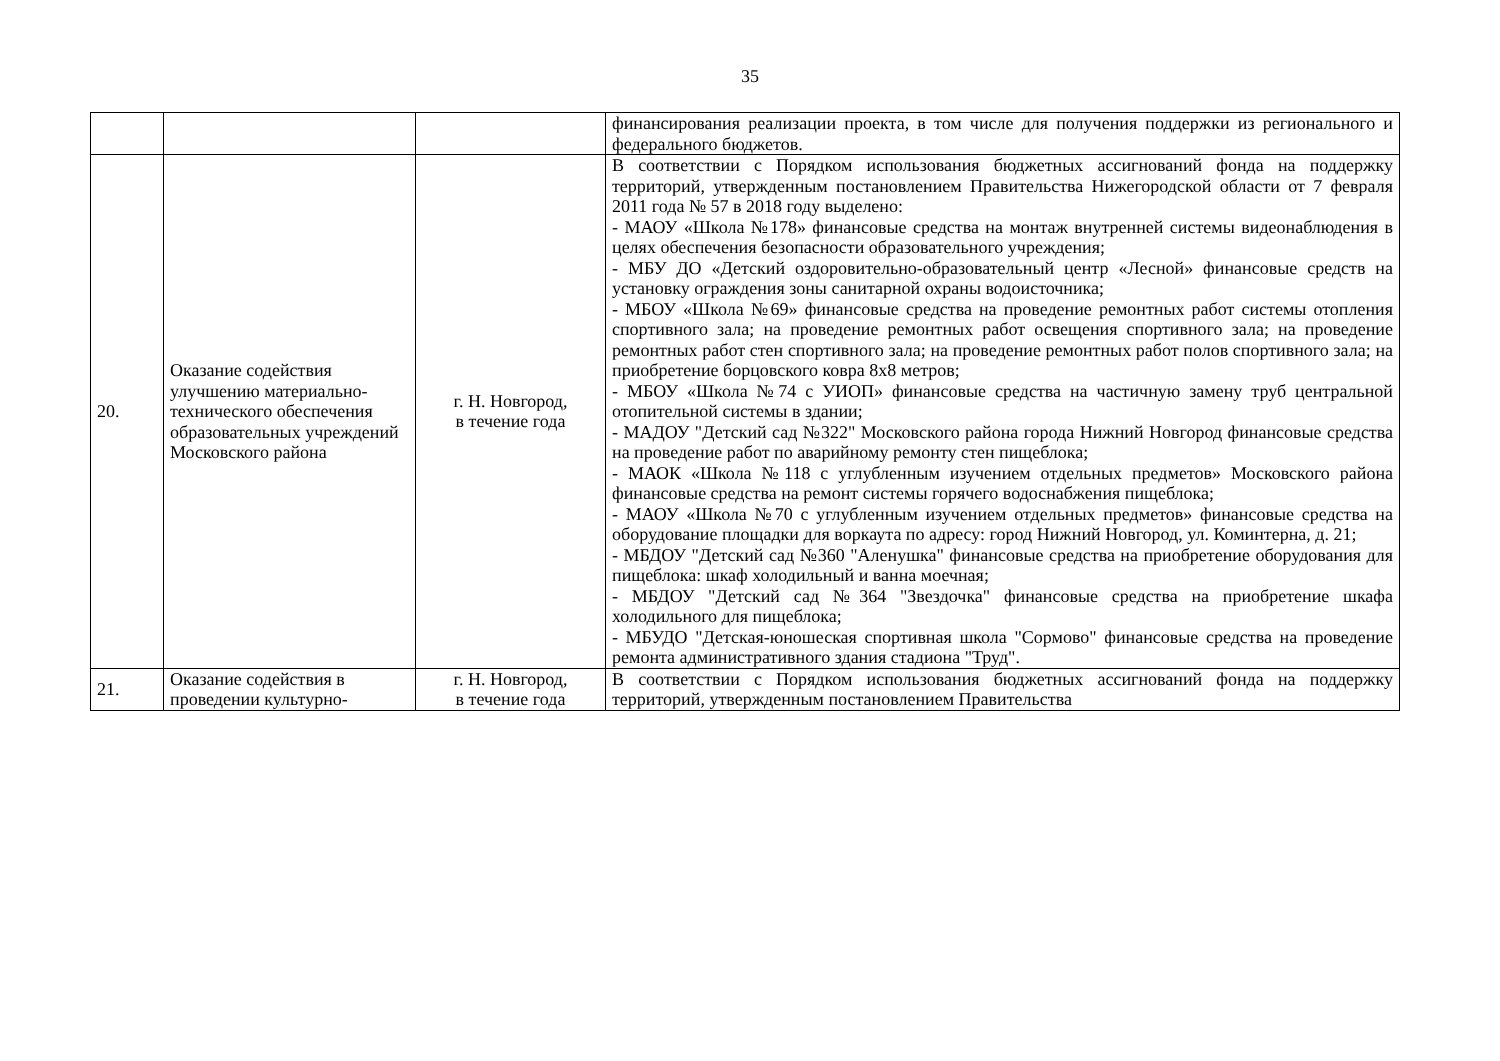35
| | | | финансирования реализации проекта, в том числе для получения поддержки из регионального и федерального бюджетов. |
| 20. | Оказание содействия улучшению материально-технического обеспечения образовательных учреждений Московского района | г. Н. Новгород, в течение года | В соответствии с Порядком использования бюджетных ассигнований фонда на поддержку территорий, утвержденным постановлением Правительства Нижегородской области от 7 февраля 2011 года № 57 в 2018 году выделено: - МАОУ «Школа №178» финансовые средства на монтаж внутренней системы видеонаблюдения в целях обеспечения безопасности образовательного учреждения; - МБУ ДО «Детский оздоровительно-образовательный центр «Лесной» финансовые средств на установку ограждения зоны санитарной охраны водоисточника; - МБОУ «Школа №69» финансовые средства на проведение ремонтных работ системы отопления спортивного зала; на проведение ремонтных работ освещения спортивного зала; на проведение ремонтных работ стен спортивного зала; на проведение ремонтных работ полов спортивного зала; на приобретение борцовского ковра 8х8 метров; - МБОУ «Школа №74 с УИОП» финансовые средства на частичную замену труб центральной отопительной системы в здании; - МАДОУ "Детский сад №322" Московского района города Нижний Новгород финансовые средства на проведение работ по аварийному ремонту стен пищеблока; - МАОК «Школа №118 с углубленным изучением отдельных предметов» Московского района финансовые средства на ремонт системы горячего водоснабжения пищеблока; - МАОУ «Школа №70 с углубленным изучением отдельных предметов» финансовые средства на оборудование площадки для воркаута по адресу: город Нижний Новгород, ул. Коминтерна, д. 21; - МБДОУ "Детский сад №360 "Аленушка" финансовые средства на приобретение оборудования для пищеблока: шкаф холодильный и ванна моечная; - МБДОУ "Детский сад №364 "Звездочка" финансовые средства на приобретение шкафа холодильного для пищеблока; - МБУДО "Детская-юношеская спортивная школа "Сормово" финансовые средства на проведение ремонта административного здания стадиона "Труд". |
| 21. | Оказание содействия в проведении культурно- | г. Н. Новгород, в течение года | В соответствии с Порядком использования бюджетных ассигнований фонда на поддержку территорий, утвержденным постановлением Правительства |